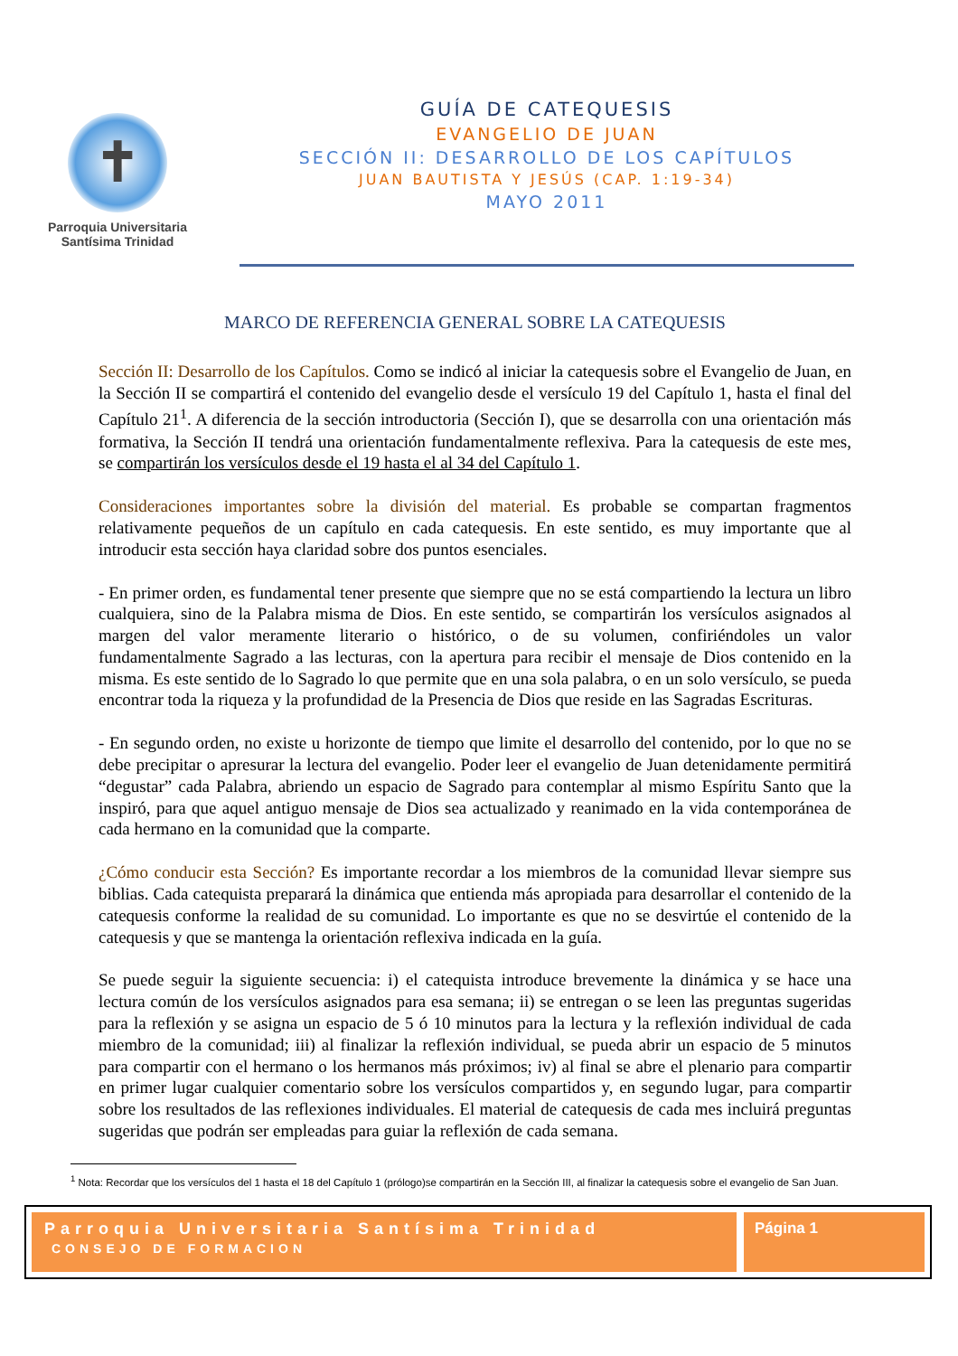✝
Parroquia Universitaria
Santísima Trinidad
GUÍA DE CATEQUESIS
EVANGELIO DE JUAN
SECCIÓN II: DESARROLLO DE LOS CAPÍTULOS
JUAN BAUTISTA Y JESÚS (CAP. 1:19-34)
MAYO 2011
MARCO DE REFERENCIA GENERAL SOBRE LA CATEQUESIS
Sección II: Desarrollo de los Capítulos. Como se indicó al iniciar la catequesis sobre el Evangelio de Juan, en la Sección II se compartirá el contenido del evangelio desde el versículo 19 del Capítulo 1, hasta el final del Capítulo 21<sup>1</sup>. A diferencia de la sección introductoria (Sección I), que se desarrolla con una orientación más formativa, la Sección II tendrá una orientación fundamentalmente reflexiva. Para la catequesis de este mes, se compartirán los versículos desde el 19 hasta el al 34 del Capítulo 1.
Consideraciones importantes sobre la división del material. Es probable se compartan fragmentos relativamente pequeños de un capítulo en cada catequesis. En este sentido, es muy importante que al introducir esta sección haya claridad sobre dos puntos esenciales.
- En primer orden, es fundamental tener presente que siempre que no se está compartiendo la lectura un libro cualquiera, sino de la Palabra misma de Dios. En este sentido, se compartirán los versículos asignados al margen del valor meramente literario o histórico, o de su volumen, confiriéndoles un valor fundamentalmente Sagrado a las lecturas, con la apertura para recibir el mensaje de Dios contenido en la misma. Es este sentido de lo Sagrado lo que permite que en una sola palabra, o en un solo versículo, se pueda encontrar toda la riqueza y la profundidad de la Presencia de Dios que reside en las Sagradas Escrituras.
- En segundo orden, no existe u horizonte de tiempo que limite el desarrollo del contenido, por lo que no se debe precipitar o apresurar la lectura del evangelio. Poder leer el evangelio de Juan detenidamente permitirá “degustar” cada Palabra, abriendo un espacio de Sagrado para contemplar al mismo Espíritu Santo que la inspiró, para que aquel antiguo mensaje de Dios sea actualizado y reanimado en la vida contemporánea de cada hermano en la comunidad que la comparte.
¿Cómo conducir esta Sección? Es importante recordar a los miembros de la comunidad llevar siempre sus biblias. Cada catequista preparará la dinámica que entienda más apropiada para desarrollar el contenido de la catequesis conforme la realidad de su comunidad. Lo importante es que no se desvirtúe el contenido de la catequesis y que se mantenga la orientación reflexiva indicada en la guía.
Se puede seguir la siguiente secuencia: i) el catequista introduce brevemente la dinámica y se hace una lectura común de los versículos asignados para esa semana; ii) se entregan o se leen las preguntas sugeridas para la reflexión y se asigna un espacio de 5 ó 10 minutos para la lectura y la reflexión individual de cada miembro de la comunidad; iii) al finalizar la reflexión individual, se pueda abrir un espacio de 5 minutos para compartir con el hermano o los hermanos más próximos; iv) al final se abre el plenario para compartir en primer lugar cualquier comentario sobre los versículos compartidos y, en segundo lugar, para compartir sobre los resultados de las reflexiones individuales. El material de catequesis de cada mes incluirá preguntas sugeridas que podrán ser empleadas para guiar la reflexión de cada semana.
<sup>1</sup> Nota: Recordar que los versículos del 1 hasta el 18 del Capítulo 1 (prólogo)se compartirán en la Sección III, al finalizar la catequesis sobre el evangelio de San Juan.
Parroquia Universitaria Santísima Trinidad
CONSEJO DE FORMACION
Página 1